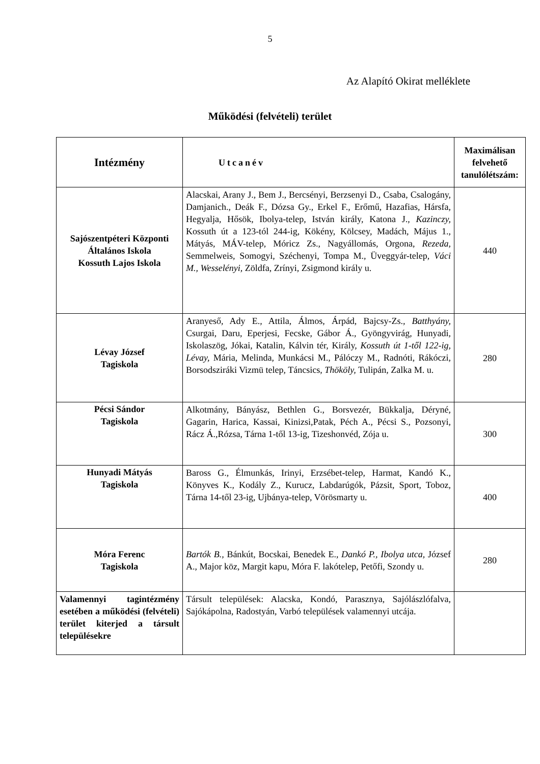5
Az Alapító Okirat melléklete
Működési (felvételi) terület
| Intézmény | Utcanév | Maximálisan felvehető tanulólétszám: |
| --- | --- | --- |
| Sajószentpéteri Központi Általános Iskola Kossuth Lajos Iskola | Alacskai, Arany J., Bem J., Bercsényi, Berzsenyi D., Csaba, Csalogány, Damjanich., Deák F., Dózsa Gy., Erkel F., Erőmű, Hazafias, Hársfa, Hegyalja, Hősök, Ibolya-telep, István király, Katona J., Kazinczy, Kossuth út a 123-tól 244-ig, Kökény, Kölcsey, Madách, Május 1., Mátyás, MÁV-telep, Móricz Zs., Nagyállomás, Orgona, Rezeda , Semmelweis, Somogyi, Széchenyi, Tompa M., Üveggyár-telep, Váci M., Wesselényi, Zöldfa, Zrínyi, Zsigmond király u. | 440 |
| Lévay József Tagiskola | Aranyeső, Ady E., Attila, Álmos, Árpád, Bajcsy-Zs., Batthyány, Csurgai, Daru, Eperjesi, Fecske, Gábor Á., Gyöngyvirág, Hunyadi, Iskolaszög, Jókai, Katalin, Kálvin tér, Király, Kossuth út 1-től 122-ig, Lévay, Mária, Melinda, Munkácsi M., Pálóczy M., Radnóti, Rákóczi, Borsodsziráki Vizmü telep, Táncsics, Thököly, Tulipán, Zalka M. u. | 280 |
| Pécsi Sándor Tagiskola | Alkotmány, Bányász, Bethlen G., Borsvezér, Bükkalja, Déryné, Gagarin, Harica, Kassai, Kinizsi,Patak, Péch A., Pécsi S., Pozsonyi, Rácz Á.,Rózsa, Tárna 1-től 13-ig, Tizeshonvéd, Zója u. | 300 |
| Hunyadi Mátyás Tagiskola | Baross G., Élmunkás, Irinyi, Erzsébet-telep, Harmat, Kandó K., Könyves K., Kodály Z., Kurucz, Labdarúgók, Pázsit, Sport, Toboz, Tárna 14-től 23-ig, Ujbánya-telep, Vörösmarty u. | 400 |
| Móra Ferenc Tagiskola | Bartók B., Bánkút, Bocskai, Benedek E., Dankó P., Ibolya utca, József A., Major köz, Margit kapu, Móra F. lakótelep, Petőfi, Szondy u. | 280 |
| Valamennyi tagintézmény esetében a működési (felvételi) terület kiterjed a társult településekre | Társult települések: Alacska, Kondó, Parasznya, Sajólászlófalva, Sajókápolna, Radostyán, Varbó települések valamennyi utcája. | |